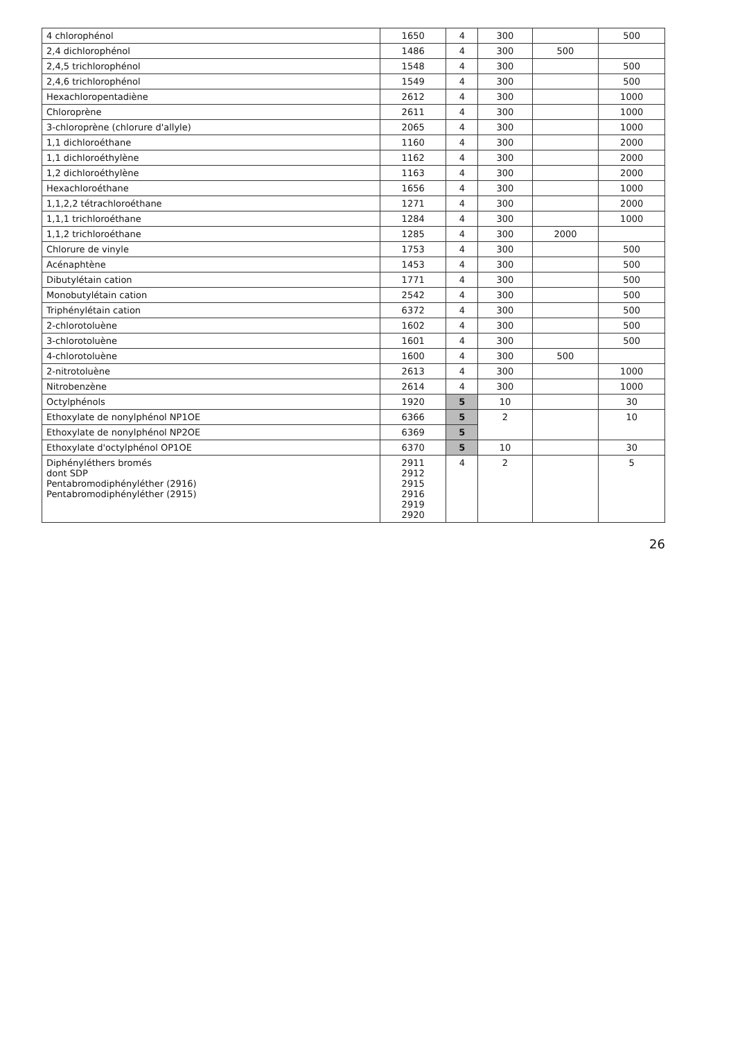| 4 chlorophénol | 1650 | 4 | 300 | | 500 |
| 2,4 dichlorophénol | 1486 | 4 | 300 | 500 | |
| 2,4,5 trichlorophénol | 1548 | 4 | 300 | | 500 |
| 2,4,6 trichlorophénol | 1549 | 4 | 300 | | 500 |
| Hexachloropentadiène | 2612 | 4 | 300 | | 1000 |
| Chloroprène | 2611 | 4 | 300 | | 1000 |
| 3-chloroprène (chlorure d'allyle) | 2065 | 4 | 300 | | 1000 |
| 1,1 dichloroéthane | 1160 | 4 | 300 | | 2000 |
| 1,1 dichloroéthylène | 1162 | 4 | 300 | | 2000 |
| 1,2 dichloroéthylène | 1163 | 4 | 300 | | 2000 |
| Hexachloroéthane | 1656 | 4 | 300 | | 1000 |
| 1,1,2,2 tétrachloroéthane | 1271 | 4 | 300 | | 2000 |
| 1,1,1 trichloroéthane | 1284 | 4 | 300 | | 1000 |
| 1,1,2 trichloroéthane | 1285 | 4 | 300 | 2000 | |
| Chlorure de vinyle | 1753 | 4 | 300 | | 500 |
| Acénaphtène | 1453 | 4 | 300 | | 500 |
| Dibutylétain cation | 1771 | 4 | 300 | | 500 |
| Monobutylétain cation | 2542 | 4 | 300 | | 500 |
| Triphénylétain cation | 6372 | 4 | 300 | | 500 |
| 2-chlorotoluène | 1602 | 4 | 300 | | 500 |
| 3-chlorotoluène | 1601 | 4 | 300 | | 500 |
| 4-chlorotoluène | 1600 | 4 | 300 | 500 | |
| 2-nitrotoluène | 2613 | 4 | 300 | | 1000 |
| Nitrobenzène | 2614 | 4 | 300 | | 1000 |
| Octylphénols | 1920 | 5 | 10 | | 30 |
| Ethoxylate de nonylphénol NP1OE | 6366 | 5 | 2 | | 10 |
| Ethoxylate de nonylphénol NP2OE | 6369 | 5 | | | |
| Ethoxylate d'octylphénol OP1OE | 6370 | 5 | 10 | | 30 |
| Diphényléthers bromés dont SDP Pentabromodiphényléther (2916) Pentabromodiphényléther (2915) | 2911 2912 2915 2916 2919 2920 | 4 | 2 | | 5 |
26